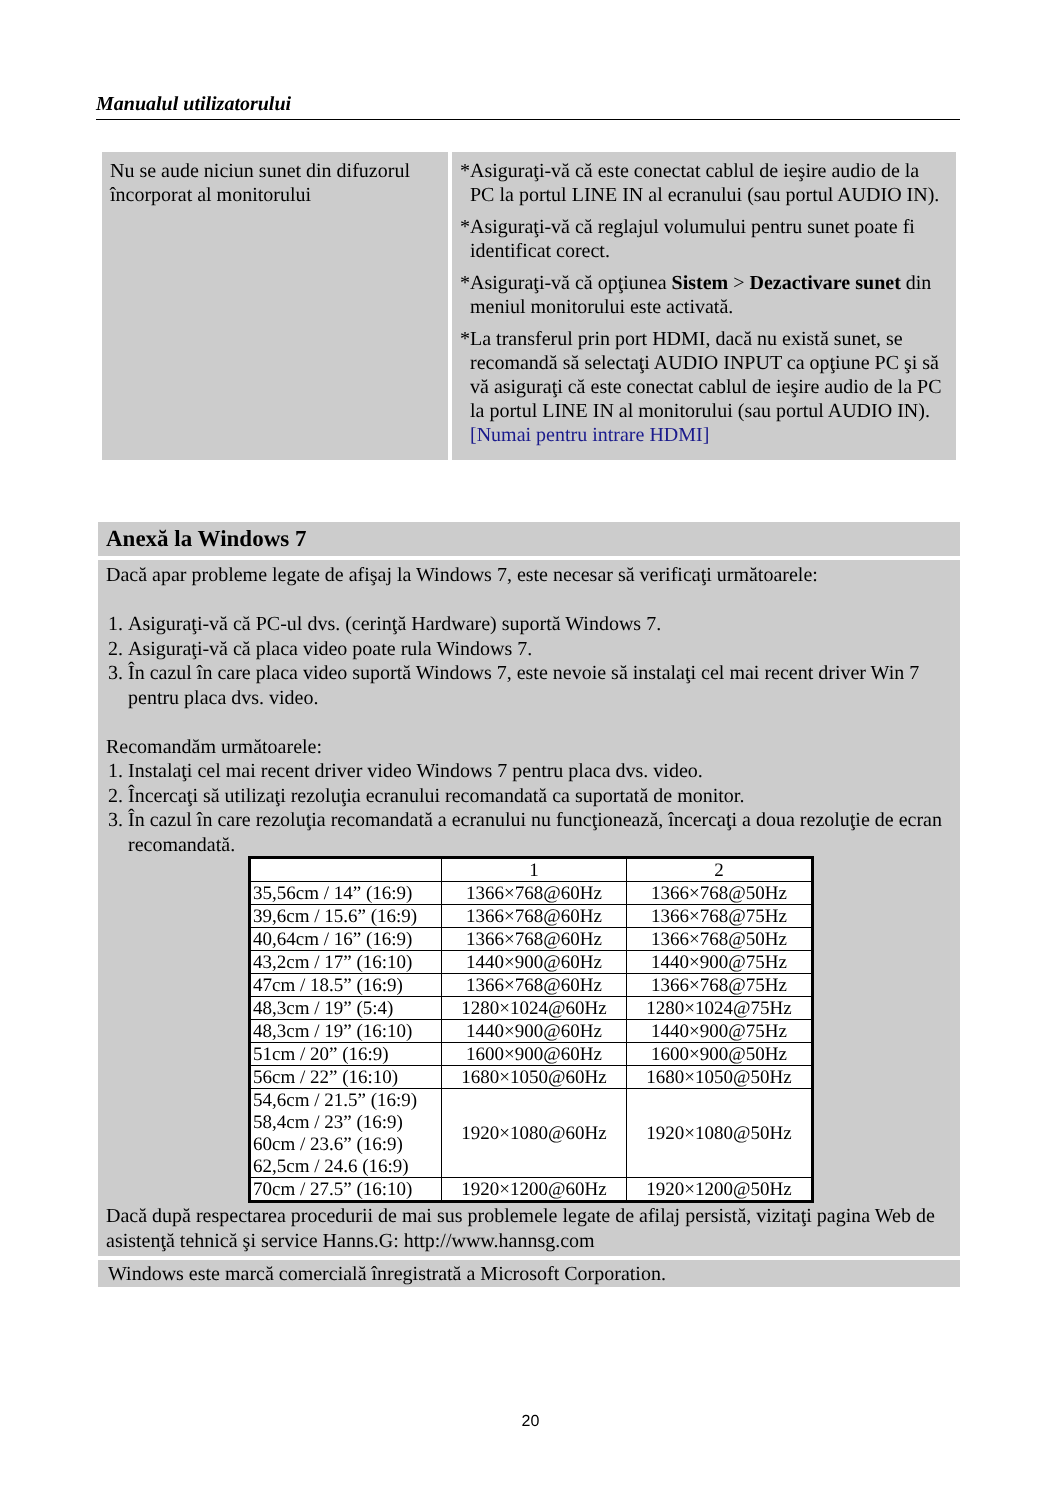Manualul utilizatorului
| Nu se aude niciun sunet din difuzorul încorporat al monitorului | *Asiguraţi-vă că este conectat cablul de ieşire audio de la PC la portul LINE IN al ecranului (sau portul AUDIO IN). *Asiguraţi-vă că reglajul volumului pentru sunet poate fi identificat corect. *Asiguraţi-vă că opţiunea Sistem > Dezactivare sunet din meniul monitorului este activată. *La transferul prin port HDMI, dacă nu există sunet, se recomandă să selectaţi AUDIO INPUT ca opţiune PC şi să vă asiguraţi că este conectat cablul de ieşire audio de la PC la portul LINE IN al monitorului (sau portul AUDIO IN). [Numai pentru intrare HDMI] |
Anexă la Windows 7
Dacă apar probleme legate de afişaj la Windows 7, este necesar să verificaţi următoarele:
1. Asiguraţi-vă că PC-ul dvs. (cerinţă Hardware) suportă Windows 7.
2. Asiguraţi-vă că placa video poate rula Windows 7.
3. În cazul în care placa video suportă Windows 7, este nevoie să instalaţi cel mai recent driver Win 7 pentru placa dvs. video.
Recomandăm următoarele:
1. Instalaţi cel mai recent driver video Windows 7 pentru placa dvs. video.
2. Încercaţi să utilizaţi rezoluţia ecranului recomandată ca suportată de monitor.
3. În cazul în care rezoluţia recomandată a ecranului nu funcţionează, încercaţi a doua rezoluţie de ecran recomandată.
| | 1 | 2 |
| 35,56cm / 14” (16:9) | 1366×768@60Hz | 1366×768@50Hz |
| 39,6cm / 15.6” (16:9) | 1366×768@60Hz | 1366×768@75Hz |
| 40,64cm / 16” (16:9) | 1366×768@60Hz | 1366×768@50Hz |
| 43,2cm / 17” (16:10) | 1440×900@60Hz | 1440×900@75Hz |
| 47cm / 18.5” (16:9) | 1366×768@60Hz | 1366×768@75Hz |
| 48,3cm / 19” (5:4) | 1280×1024@60Hz | 1280×1024@75Hz |
| 48,3cm / 19” (16:10) | 1440×900@60Hz | 1440×900@75Hz |
| 51cm / 20” (16:9) | 1600×900@60Hz | 1600×900@50Hz |
| 56cm / 22” (16:10) | 1680×1050@60Hz | 1680×1050@50Hz |
| 54,6cm / 21.5” (16:9) 58,4cm / 23” (16:9) 60cm / 23.6” (16:9) 62,5cm / 24.6 (16:9) | 1920×1080@60Hz | 1920×1080@50Hz |
| 70cm / 27.5” (16:10) | 1920×1200@60Hz | 1920×1200@50Hz |
Dacă după respectarea procedurii de mai sus problemele legate de afilaj persistă, vizitaţi pagina Web de asistenţă tehnică şi service Hanns.G: http://www.hannsg.com
Windows este marcă comercială înregistrată a Microsoft Corporation.
20